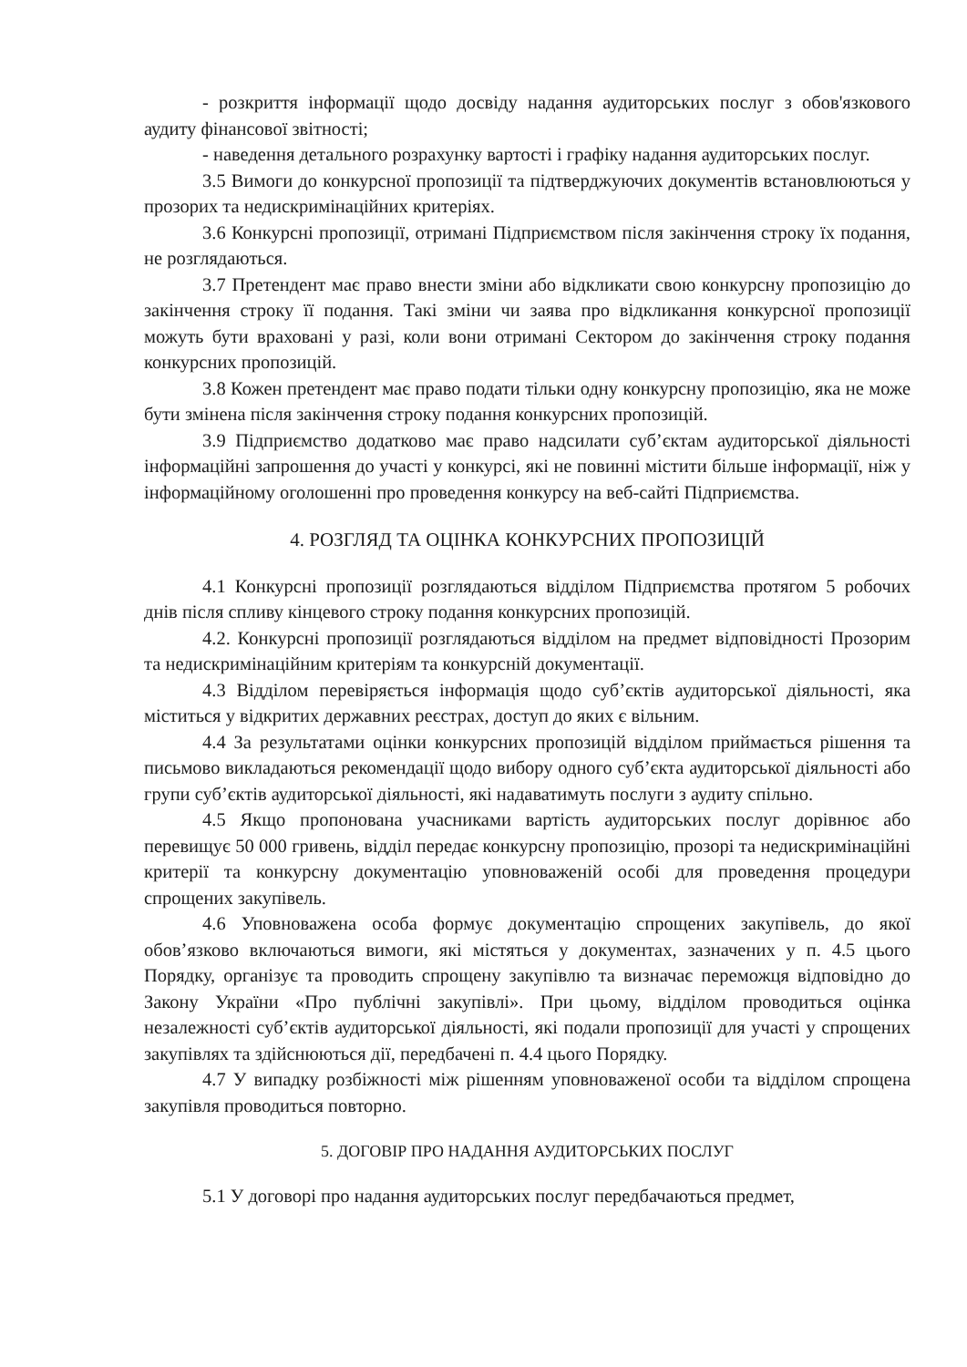- розкриття інформації щодо досвіду надання аудиторських послуг з обов'язкового аудиту фінансової звітності;
- наведення детального розрахунку вартості і графіку надання аудиторських послуг.
3.5 Вимоги до конкурсної пропозиції та підтверджуючих документів встановлюються у прозорих та недискримінаційних критеріях.
3.6 Конкурсні пропозиції, отримані Підприємством після закінчення строку їх подання, не розглядаються.
3.7 Претендент має право внести зміни або відкликати свою конкурсну пропозицію до закінчення строку її подання. Такі зміни чи заява про відкликання конкурсної пропозиції можуть бути враховані у разі, коли вони отримані Сектором до закінчення строку подання конкурсних пропозицій.
3.8 Кожен претендент має право подати тільки одну конкурсну пропозицію, яка не може бути змінена після закінчення строку подання конкурсних пропозицій.
3.9 Підприємство додатково має право надсилати суб’єктам аудиторської діяльності інформаційні запрошення до участі у конкурсі, які не повинні містити більше інформації, ніж у інформаційному оголошенні про проведення конкурсу на веб-сайті Підприємства.
4. РОЗГЛЯД ТА ОЦІНКА КОНКУРСНИХ ПРОПОЗИЦІЙ
4.1 Конкурсні пропозиції розглядаються відділом Підприємства протягом 5 робочих днів після спливу кінцевого строку подання конкурсних пропозицій.
4.2. Конкурсні пропозиції розглядаються відділом на предмет відповідності Прозорим та недискримінаційним критеріям та конкурсній документації.
4.3 Відділом перевіряється інформація щодо суб’єктів аудиторської діяльності, яка міститься у відкритих державних реєстрах, доступ до яких є вільним.
4.4 За результатами оцінки конкурсних пропозицій відділом приймається рішення та письмово викладаються рекомендації щодо вибору одного суб’єкта аудиторської діяльності або групи суб’єктів аудиторської діяльності, які надаватимуть послуги з аудиту спільно.
4.5 Якщо пропонована учасниками вартість аудиторських послуг дорівнює або перевищує 50 000 гривень, відділ передає конкурсну пропозицію, прозорі та недискримінаційні критерії та конкурсну документацію уповноваженій особі для проведення процедури спрощених закупівель.
4.6 Уповноважена особа формує документацію спрощених закупівель, до якої обов’язково включаються вимоги, які містяться у документах, зазначених у п. 4.5 цього Порядку, організує та проводить спрощену закупівлю та визначає переможця відповідно до Закону України «Про публічні закупівлі». При цьому, відділом проводиться оцінка незалежності суб’єктів аудиторської діяльності, які подали пропозиції для участі у спрощених закупівлях та здійснюються дії, передбачені п. 4.4 цього Порядку.
4.7 У випадку розбіжності між рішенням уповноваженої особи та відділом спрощена закупівля проводиться повторно.
5. ДОГОВІР ПРО НАДАННЯ АУДИТОРСЬКИХ ПОСЛУГ
5.1 У договорі про надання аудиторських послуг передбачаються предмет,